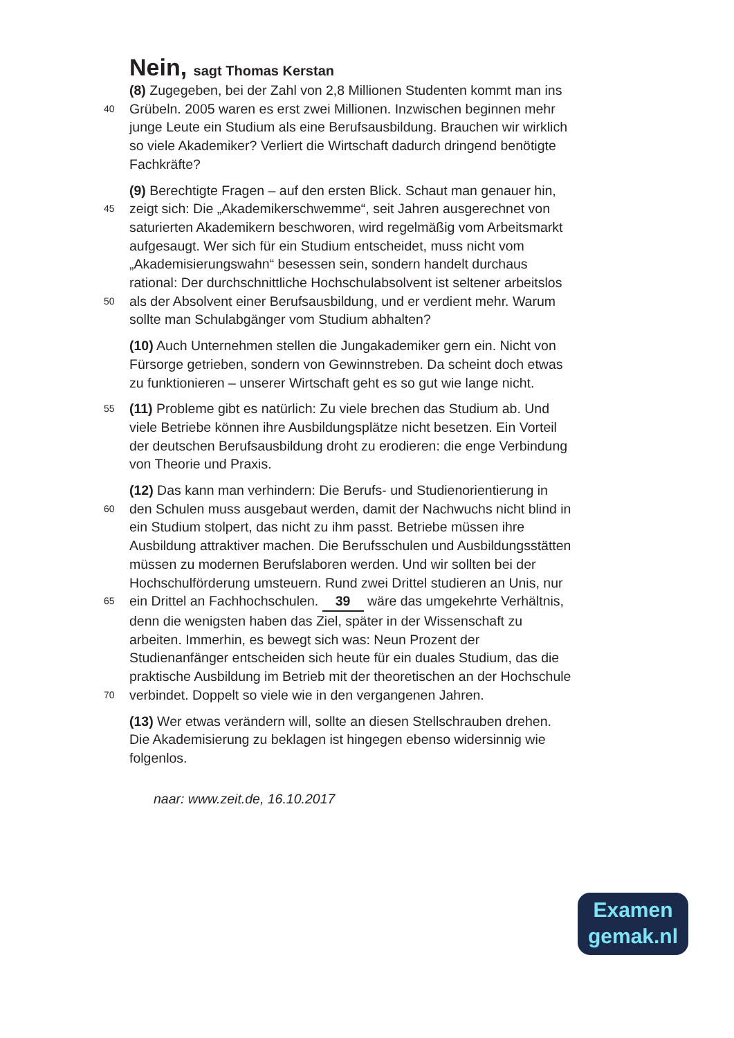Nein, sagt Thomas Kerstan
(8) Zugegeben, bei der Zahl von 2,8 Millionen Studenten kommt man ins
40
Grübeln. 2005 waren es erst zwei Millionen. Inzwischen beginnen mehr
junge Leute ein Studium als eine Berufsausbildung. Brauchen wir wirklich
so viele Akademiker? Verliert die Wirtschaft dadurch dringend benötigte
Fachkräfte?
(9) Berechtigte Fragen – auf den ersten Blick. Schaut man genauer hin,
45
zeigt sich: Die „Akademikerschwemme“, seit Jahren ausgerechnet von
saturierten Akademikern beschworen, wird regelmäßig vom Arbeitsmarkt
aufgesaugt. Wer sich für ein Studium entscheidet, muss nicht vom
„Akademisierungswahn“ besessen sein, sondern handelt durchaus
rational: Der durchschnittliche Hochschulabsolvent ist seltener arbeitslos
50
als der Absolvent einer Berufsausbildung, und er verdient mehr. Warum
sollte man Schulabgänger vom Studium abhalten?
(10) Auch Unternehmen stellen die Jungakademiker gern ein. Nicht von
Fürsorge getrieben, sondern von Gewinnstreben. Da scheint doch etwas
zu funktionieren – unserer Wirtschaft geht es so gut wie lange nicht.
55
(11) Probleme gibt es natürlich: Zu viele brechen das Studium ab. Und
viele Betriebe können ihre Ausbildungsplätze nicht besetzen. Ein Vorteil
der deutschen Berufsausbildung droht zu erodieren: die enge Verbindung
von Theorie und Praxis.
(12) Das kann man verhindern: Die Berufs- und Studienorientierung in
60
den Schulen muss ausgebaut werden, damit der Nachwuchs nicht blind in
ein Studium stolpert, das nicht zu ihm passt. Betriebe müssen ihre
Ausbildung attraktiver machen. Die Berufsschulen und Ausbildungsstätten
müssen zu modernen Berufslaboren werden. Und wir sollten bei der
Hochschulförderung umsteuern. Rund zwei Drittel studieren an Unis, nur
65
ein Drittel an Fachhochschulen. 39 wäre das umgekehrte Verhältnis,
denn die wenigsten haben das Ziel, später in der Wissenschaft zu
arbeiten. Immerhin, es bewegt sich was: Neun Prozent der
Studienanfänger entscheiden sich heute für ein duales Studium, das die
praktische Ausbildung im Betrieb mit der theoretischen an der Hochschule
70
verbindet. Doppelt so viele wie in den vergangenen Jahren.
(13) Wer etwas verändern will, sollte an diesen Stellschrauben drehen.
Die Akademisierung zu beklagen ist hingegen ebenso widersinnig wie
folgenlos.
naar: www.zeit.de, 16.10.2017
Examen
gemak.nl